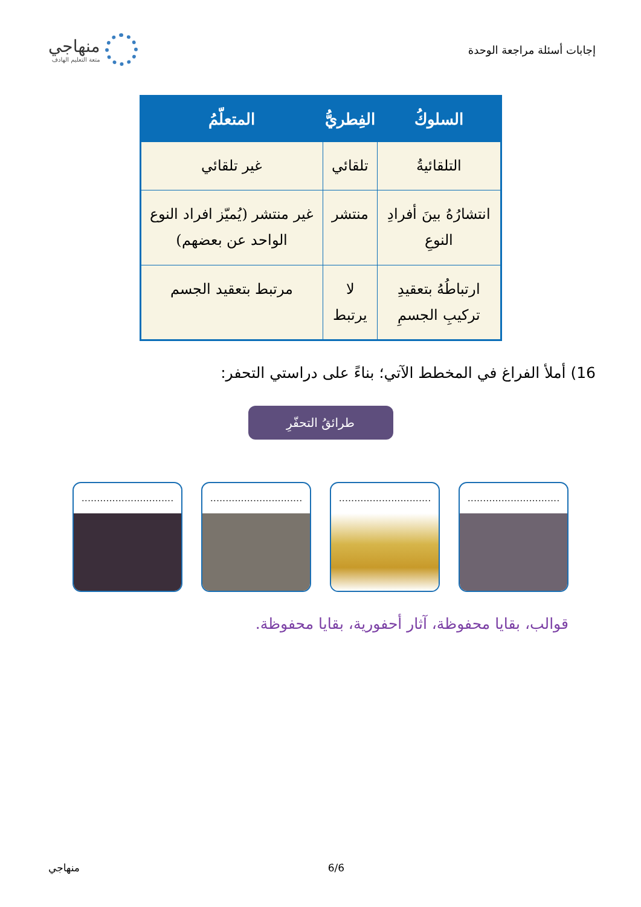إجابات أسئلة مراجعة الوحدة
منهاجي
متعة التعليم الهادف
| السلوكُ | الفِطريُّ | المتعلّمُ |
| --- | --- | --- |
| التلقائيةُ | تلقائي | غير تلقائي |
| انتشارُهُ بينَ أفرادِ النوعِ | منتشر | غير منتشر (يُميّز افراد النوع الواحد عن بعضهم) |
| ارتباطُهُ بتعقيدِ تركيبِ الجسمِ | لا يرتبط | مرتبط بتعقيد الجسم |
16) أملأ الفراغ في المخطط الآتي؛ بناءً على دراستي التحفر:
طرائقُ التحفّرِ
..............................
..............................
..............................
..............................
قوالب، بقايا محفوظة، آثار أحفورية، بقايا محفوظة.
6/6 منهاجي